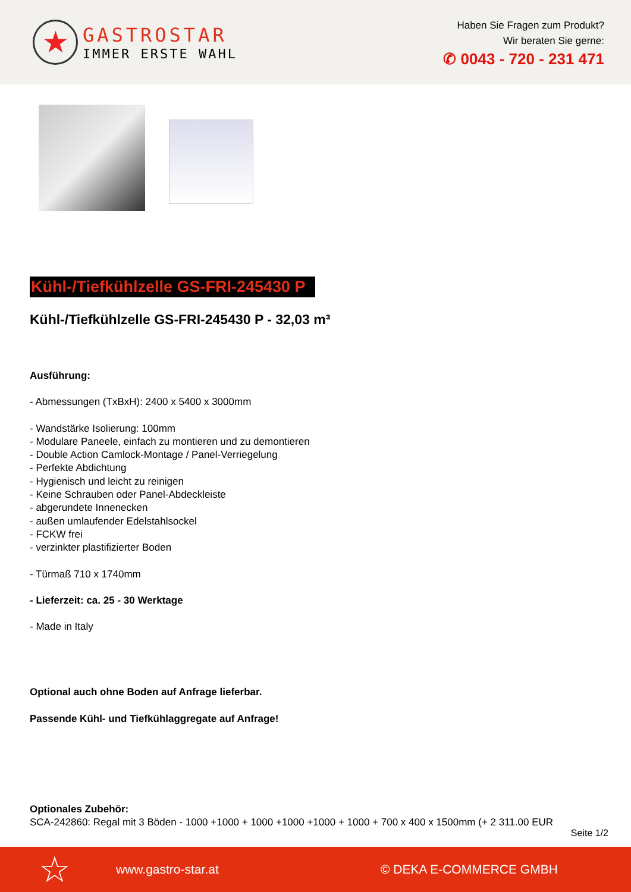★
GASTROSTAR
IMMER ERSTE WAHL
Haben Sie Fragen zum Produkt?
Wir beraten Sie gerne:
✆ 0043 - 720 - 231 471
Kühl-/Tiefkühlzelle GS-FRI-245430 P
Kühl-/Tiefkühlzelle GS-FRI-245430 P - 32,03 m³
Ausführung:
- Abmessungen (TxBxH): 2400 x 5400 x 3000mm
- Wandstärke Isolierung: 100mm
- Modulare Paneele, einfach zu montieren und zu demontieren
- Double Action Camlock-Montage / Panel-Verriegelung
- Perfekte Abdichtung
- Hygienisch und leicht zu reinigen
- Keine Schrauben oder Panel-Abdeckleiste
- abgerundete Innenecken
- außen umlaufender Edelstahlsockel
- FCKW frei
- verzinkter plastifizierter Boden
- Türmaß 710 x 1740mm
- Lieferzeit: ca. 25 - 30 Werktage
- Made in Italy
Optional auch ohne Boden auf Anfrage lieferbar.
Passende Kühl- und Tiefkühlaggregate auf Anfrage!
Optionales Zubehör:
SCA-242860: Regal mit 3 Böden - 1000 +1000 + 1000 +1000 +1000 + 1000 + 700 x 400 x 1500mm (+ 2 311.00 EUR
Seite 1/2
☆ www.gastro-star.at © DEKA E-COMMERCE GMBH